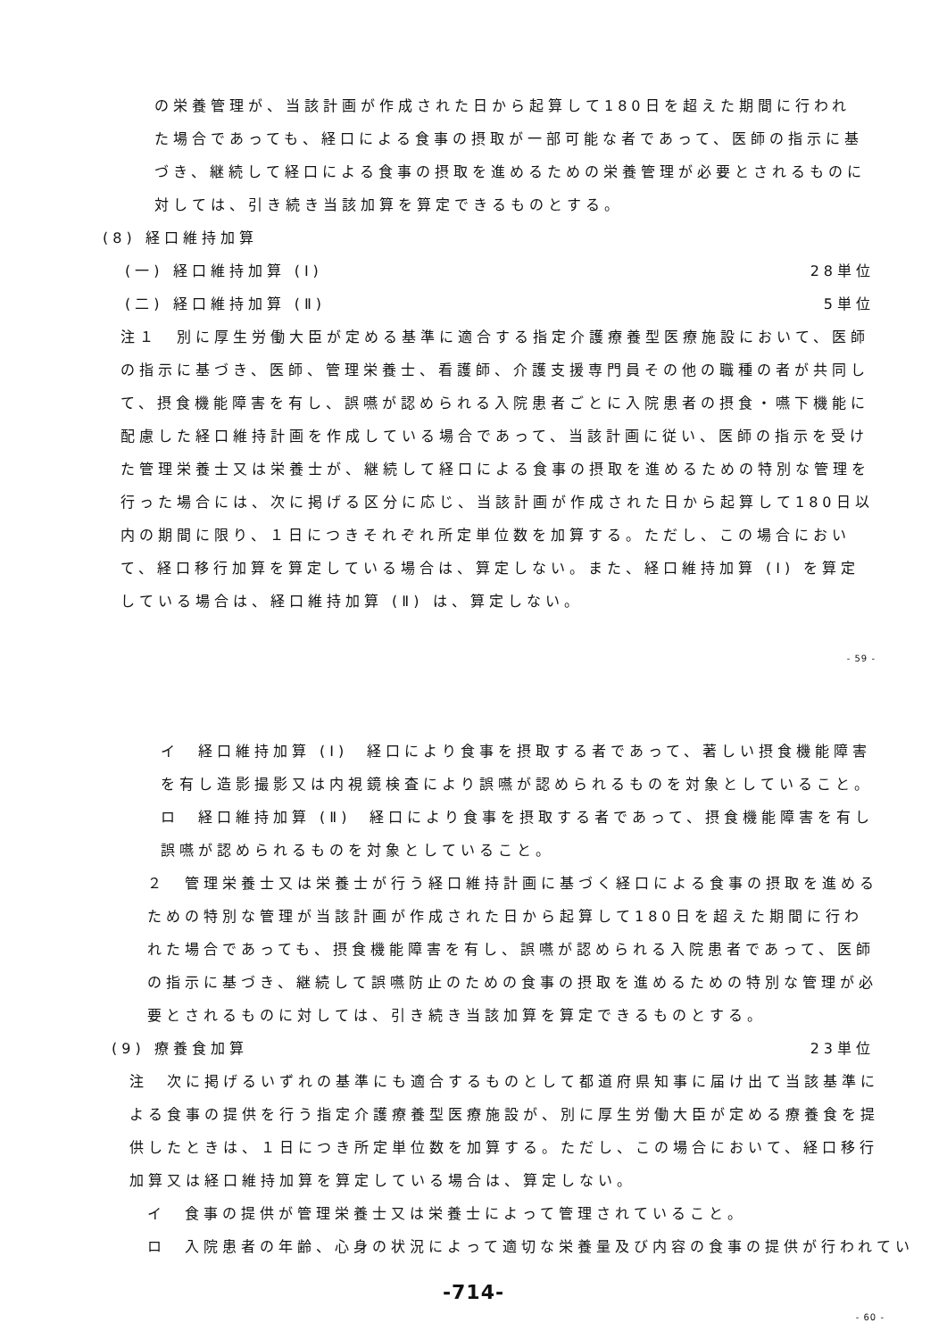の栄養管理が、当該計画が作成された日から起算して180日を超えた期間に行われた場合であっても、経口による食事の摂取が一部可能な者であって、医師の指示に基づき、継続して経口による食事の摂取を進めるための栄養管理が必要とされるものに対しては、引き続き当該加算を算定できるものとする。
(8) 経口維持加算
(一) 経口維持加算 (Ⅰ) 28単位
(二) 経口維持加算 (Ⅱ) 5単位
注１　別に厚生労働大臣が定める基準に適合する指定介護療養型医療施設において、医師の指示に基づき、医師、管理栄養士、看護師、介護支援専門員その他の職種の者が共同して、摂食機能障害を有し、誤嚥が認められる入院患者ごとに入院患者の摂食・嚥下機能に配慮した経口維持計画を作成している場合であって、当該計画に従い、医師の指示を受けた管理栄養士又は栄養士が、継続して経口による食事の摂取を進めるための特別な管理を行った場合には、次に掲げる区分に応じ、当該計画が作成された日から起算して180日以内の期間に限り、１日につきそれぞれ所定単位数を加算する。ただし、この場合において、経口移行加算を算定している場合は、算定しない。また、経口維持加算 (Ⅰ) を算定している場合は、経口維持加算 (Ⅱ) は、算定しない。
- 59 -
イ　経口維持加算 (Ⅰ)　経口により食事を摂取する者であって、著しい摂食機能障害を有し造影撮影又は内視鏡検査により誤嚥が認められるものを対象としていること。
ロ　経口維持加算 (Ⅱ)　経口により食事を摂取する者であって、摂食機能障害を有し誤嚥が認められるものを対象としていること。
２　管理栄養士又は栄養士が行う経口維持計画に基づく経口による食事の摂取を進めるための特別な管理が当該計画が作成された日から起算して180日を超えた期間に行われた場合であっても、摂食機能障害を有し、誤嚥が認められる入院患者であって、医師の指示に基づき、継続して誤嚥防止のための食事の摂取を進めるための特別な管理が必要とされるものに対しては、引き続き当該加算を算定できるものとする。
(9) 療養食加算 23単位
注　次に掲げるいずれの基準にも適合するものとして都道府県知事に届け出て当該基準による食事の提供を行う指定介護療養型医療施設が、別に厚生労働大臣が定める療養食を提供したときは、１日につき所定単位数を加算する。ただし、この場合において、経口移行加算又は経口維持加算を算定している場合は、算定しない。
イ　食事の提供が管理栄養士又は栄養士によって管理されていること。
ロ　入院患者の年齢、心身の状況によって適切な栄養量及び内容の食事の提供が行われてい
-714-
- 60 -